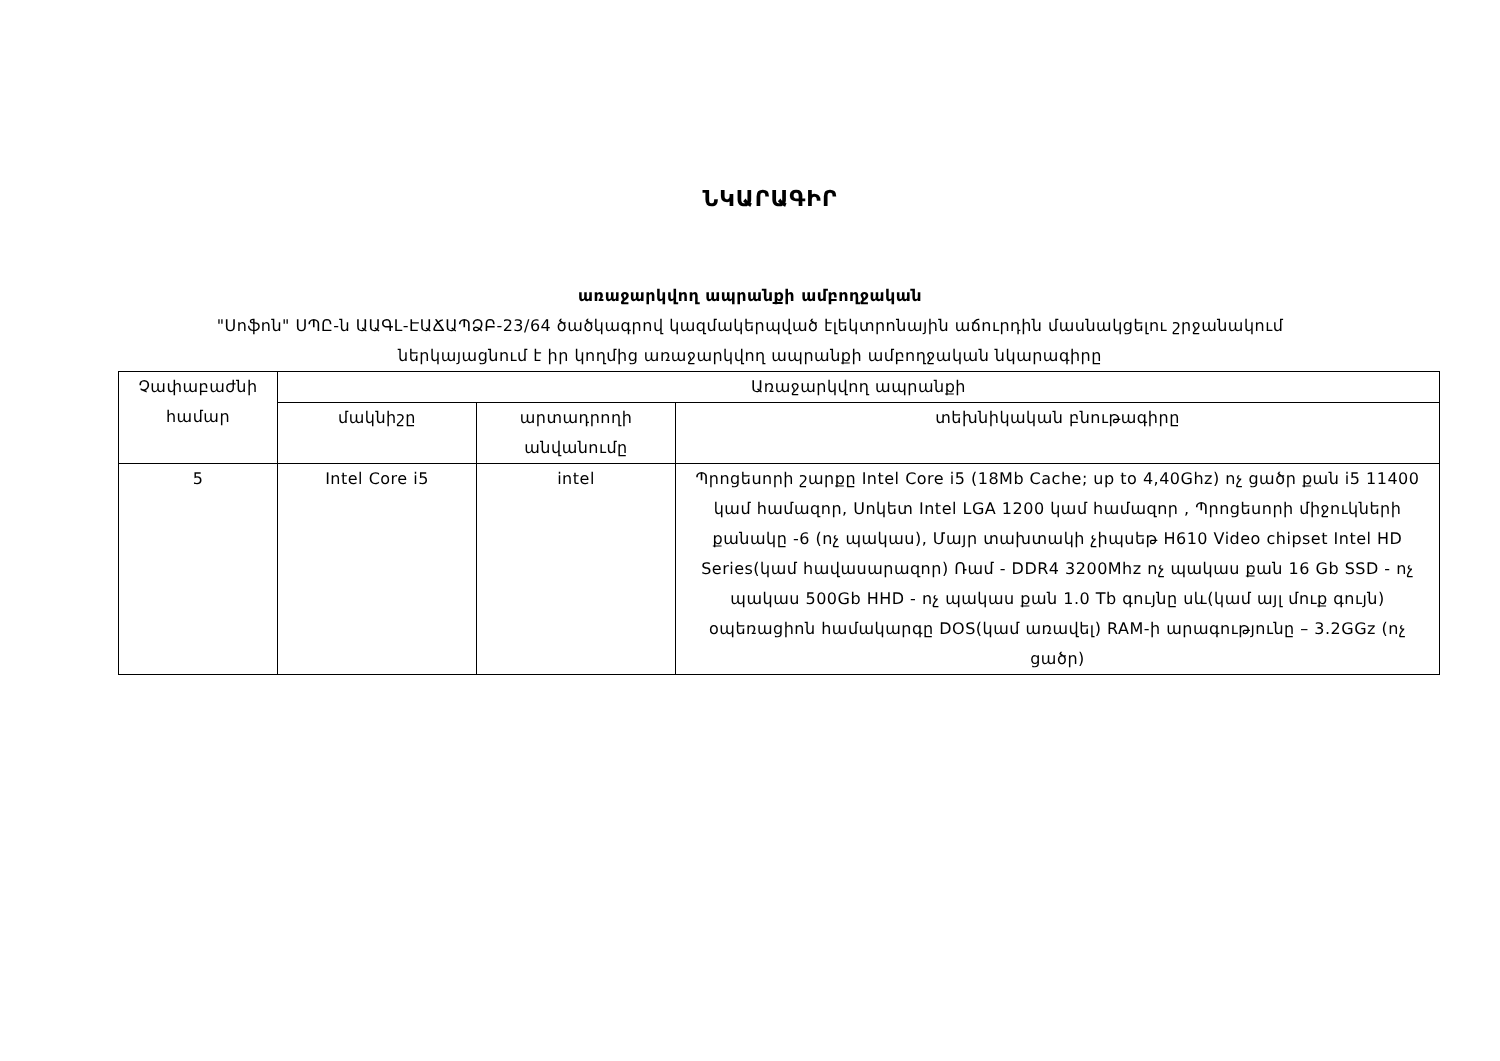ՆԿԱՐԱԳԻՐ
առաջարկվող ապրանքի ամբողջական
"Սոֆոն" ՍՊԸ-ն ԱԱԳԼ-ԷԱՃԱՊՁԲ-23/64 ծածկագրով կազմակերպված էլեկտրոնային աճուրդին մասնակցելու շրջանակում
ներկայացնում է իր կողմից առաջարկվող ապրանքի ամբողջական նկարագիրը
| Չափաբաժնի համար | Առաջարկվող ապրանքի | | |
| --- | --- | --- | --- |
| | մակնիշը | արտադրողի անվանումը | տեխնիկական բնութագիրը |
| 5 | Intel Core i5 | intel | Պրոցեսորի շարքը Intel Core i5 (18Mb Cache; up to 4,40Ghz) ոչ ցածր քան i5 11400 կամ համազոր, Սոկետ Intel LGA 1200 կամ համազոր , Պրոցեսորի միջուկների քանակը -6 (ոչ պակաս), Մայր տախտակի չիպսեթ H610 Video chipset Intel HD Series(կամ հավասարազոր) Ռամ - DDR4 3200Mhz ոչ պակաս քան 16 Gb SSD - ոչ պակաս 500Gb HHD - ոչ պակաս քան 1.0 Tb գույնը սև(կամ այլ մուք գույն) օպեռացիոն համակարգը DOS(կամ առավել) RAM-ի արագությունը – 3.2GGz (ոչ ցածր) |